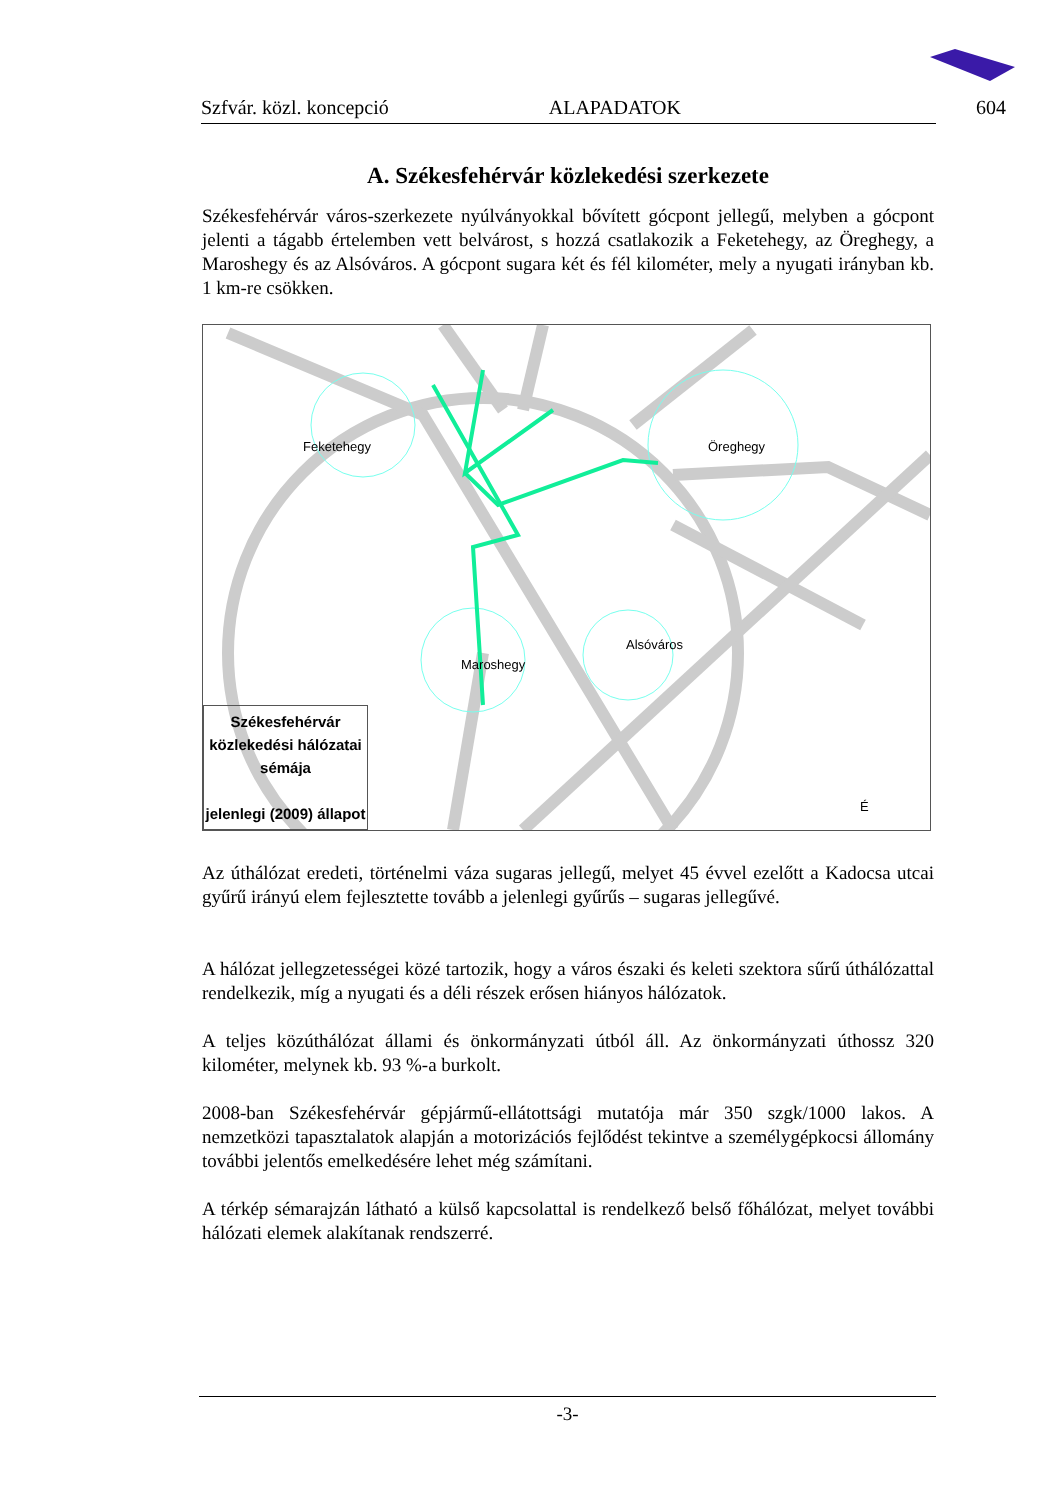Szfvár. közl. koncepció ALAPADATOK 604
A. Székesfehérvár közlekedési szerkezete
Székesfehérvár város-szerkezete nyúlványokkal bővített gócpont jellegű, melyben a gócpont jelenti a tágabb értelemben vett belvárost, s hozzá csatlakozik a Feketehegy, az Öreghegy, a Maroshegy és az Alsóváros. A gócpont sugara két és fél kilométer, mely a nyugati irányban kb. 1 km-re csökken.
Feketehegy Öreghegy
Maroshegy
Alsóváros
Székesfehérvár
közlekedési hálózatai
sémája
jelenlegi (2009) állapot
É
Az úthálózat eredeti, történelmi váza sugaras jellegű, melyet 45 évvel ezelőtt a Kadocsa utcai gyűrű irányú elem fejlesztette tovább a jelenlegi gyűrűs – sugaras jellegűvé.
A hálózat jellegzetességei közé tartozik, hogy a város északi és keleti szektora sűrű úthálózattal rendelkezik, míg a nyugati és a déli részek erősen hiányos hálózatok.
A teljes közúthálózat állami és önkormányzati útból áll. Az önkormányzati úthossz 320 kilométer, melynek kb. 93 %-a burkolt.
2008-ban Székesfehérvár gépjármű-ellátottsági mutatója már 350 szgk/1000 lakos. A nemzetközi tapasztalatok alapján a motorizációs fejlődést tekintve a személygépkocsi állomány további jelentős emelkedésére lehet még számítani.
A térkép sémarajzán látható a külső kapcsolattal is rendelkező belső főhálózat, melyet további hálózati elemek alakítanak rendszerré.
-3-